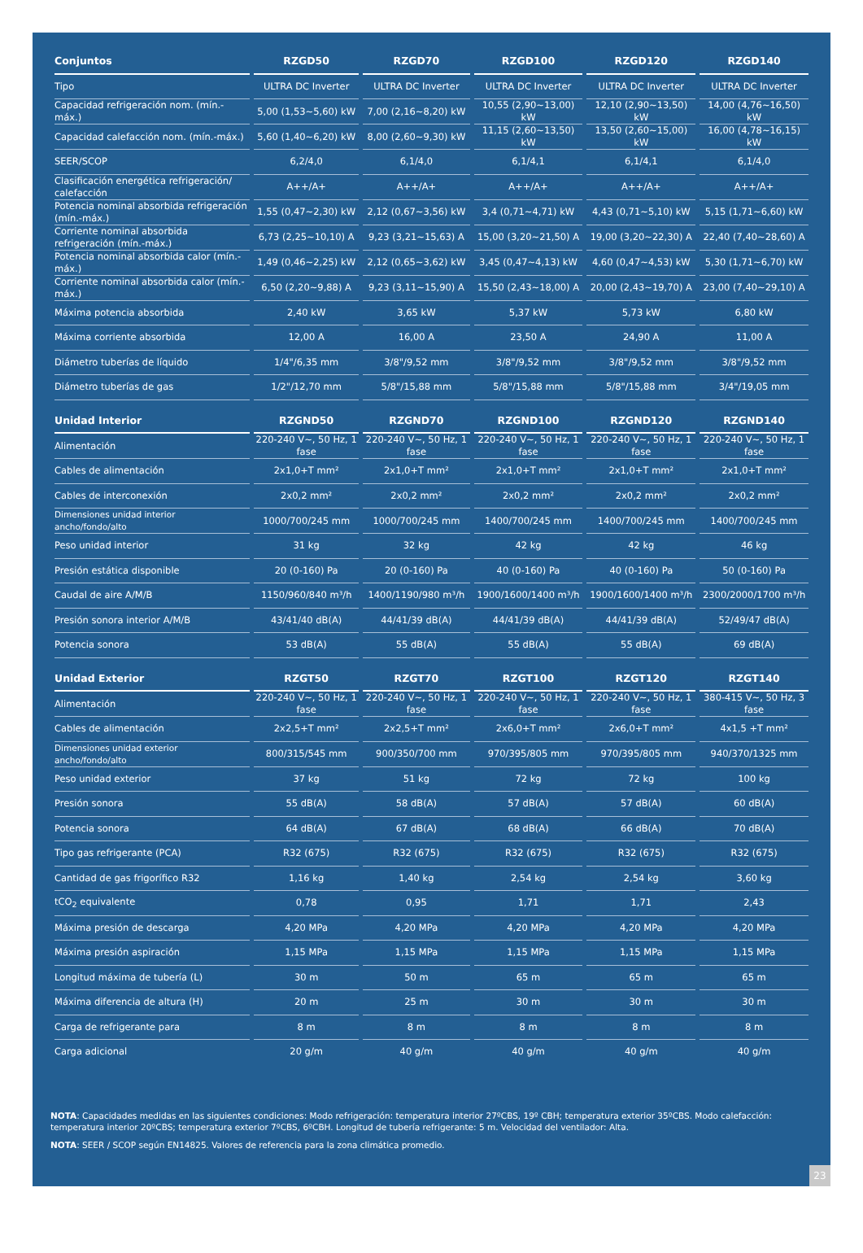| Conjuntos | RZGD50 | RZGD70 | RZGD100 | RZGD120 | RZGD140 |
| --- | --- | --- | --- | --- | --- |
| Tipo | ULTRA DC Inverter | ULTRA DC Inverter | ULTRA DC Inverter | ULTRA DC Inverter | ULTRA DC Inverter |
| Capacidad refrigeración nom. (mín.-máx.) | 5,00 (1,53~5,60) kW | 7,00 (2,16~8,20) kW | 10,55 (2,90~13,00) kW | 12,10 (2,90~13,50) kW | 14,00 (4,76~16,50) kW |
| Capacidad calefacción nom. (mín.-máx.) | 5,60 (1,40~6,20) kW | 8,00 (2,60~9,30) kW | 11,15 (2,60~13,50) kW | 13,50 (2,60~15,00) kW | 16,00 (4,78~16,15) kW |
| SEER/SCOP | 6,2/4,0 | 6,1/4,0 | 6,1/4,1 | 6,1/4,1 | 6,1/4,0 |
| Clasificación energética refrigeración/ calefacción | A++/A+ | A++/A+ | A++/A+ | A++/A+ | A++/A+ |
| Potencia nominal absorbida refrigeración (mín.-máx.) | 1,55 (0,47~2,30) kW | 2,12 (0,67~3,56) kW | 3,4 (0,71~4,71) kW | 4,43 (0,71~5,10) kW | 5,15 (1,71~6,60) kW |
| Corriente nominal absorbida refrigeración (mín.-máx.) | 6,73 (2,25~10,10) A | 9,23 (3,21~15,63) A | 15,00 (3,20~21,50) A | 19,00 (3,20~22,30) A | 22,40 (7,40~28,60) A |
| Potencia nominal absorbida calor (mín.-máx.) | 1,49 (0,46~2,25) kW | 2,12 (0,65~3,62) kW | 3,45 (0,47~4,13) kW | 4,60 (0,47~4,53) kW | 5,30 (1,71~6,70) kW |
| Corriente nominal absorbida calor (mín.-máx.) | 6,50 (2,20~9,88) A | 9,23 (3,11~15,90) A | 15,50 (2,43~18,00) A | 20,00 (2,43~19,70) A | 23,00 (7,40~29,10) A |
| Máxima potencia absorbida | 2,40 kW | 3,65 kW | 5,37 kW | 5,73 kW | 6,80 kW |
| Máxima corriente absorbida | 12,00 A | 16,00 A | 23,50 A | 24,90 A | 11,00 A |
| Diámetro tuberías de líquido | 1/4"/6,35 mm | 3/8"/9,52 mm | 3/8"/9,52 mm | 3/8"/9,52 mm | 3/8"/9,52 mm |
| Diámetro tuberías de gas | 1/2"/12,70 mm | 5/8"/15,88 mm | 5/8"/15,88 mm | 5/8"/15,88 mm | 3/4"/19,05 mm |
| Unidad Interior | RZGND50 | RZGND70 | RZGND100 | RZGND120 | RZGND140 |
| Alimentación | 220-240 V~, 50 Hz, 1 fase | 220-240 V~, 50 Hz, 1 fase | 220-240 V~, 50 Hz, 1 fase | 220-240 V~, 50 Hz, 1 fase | 220-240 V~, 50 Hz, 1 fase |
| Cables de alimentación | 2x1,0+T mm² | 2x1,0+T mm² | 2x1,0+T mm² | 2x1,0+T mm² | 2x1,0+T mm² |
| Cables de interconexión | 2x0,2 mm² | 2x0,2 mm² | 2x0,2 mm² | 2x0,2 mm² | 2x0,2 mm² |
| Dimensiones unidad interior ancho/fondo/alto | 1000/700/245 mm | 1000/700/245 mm | 1400/700/245 mm | 1400/700/245 mm | 1400/700/245 mm |
| Peso unidad interior | 31 kg | 32 kg | 42 kg | 42 kg | 46 kg |
| Presión estática disponible | 20 (0-160) Pa | 20 (0-160) Pa | 40 (0-160) Pa | 40 (0-160) Pa | 50 (0-160) Pa |
| Caudal de aire A/M/B | 1150/960/840 m³/h | 1400/1190/980 m³/h | 1900/1600/1400 m³/h | 1900/1600/1400 m³/h | 2300/2000/1700 m³/h |
| Presión sonora interior A/M/B | 43/41/40 dB(A) | 44/41/39 dB(A) | 44/41/39 dB(A) | 44/41/39 dB(A) | 52/49/47 dB(A) |
| Potencia sonora | 53 dB(A) | 55 dB(A) | 55 dB(A) | 55 dB(A) | 69 dB(A) |
| Unidad Exterior | RZGT50 | RZGT70 | RZGT100 | RZGT120 | RZGT140 |
| Alimentación | 220-240 V~, 50 Hz, 1 fase | 220-240 V~, 50 Hz, 1 fase | 220-240 V~, 50 Hz, 1 fase | 220-240 V~, 50 Hz, 1 fase | 380-415 V~, 50 Hz, 3 fase |
| Cables de alimentación | 2x2,5+T mm² | 2x2,5+T mm² | 2x6,0+T mm² | 2x6,0+T mm² | 4x1,5 +T mm² |
| Dimensiones unidad exterior ancho/fondo/alto | 800/315/545 mm | 900/350/700 mm | 970/395/805 mm | 970/395/805 mm | 940/370/1325 mm |
| Peso unidad exterior | 37 kg | 51 kg | 72 kg | 72 kg | 100 kg |
| Presión sonora | 55 dB(A) | 58 dB(A) | 57 dB(A) | 57 dB(A) | 60 dB(A) |
| Potencia sonora | 64 dB(A) | 67 dB(A) | 68 dB(A) | 66 dB(A) | 70 dB(A) |
| Tipo gas refrigerante (PCA) | R32 (675) | R32 (675) | R32 (675) | R32 (675) | R32 (675) |
| Cantidad de gas frigorífico R32 | 1,16 kg | 1,40 kg | 2,54 kg | 2,54 kg | 3,60 kg |
| tCO<sub>2</sub> equivalente | 0,78 | 0,95 | 1,71 | 1,71 | 2,43 |
| Máxima presión de descarga | 4,20 MPa | 4,20 MPa | 4,20 MPa | 4,20 MPa | 4,20 MPa |
| Máxima presión aspiración | 1,15 MPa | 1,15 MPa | 1,15 MPa | 1,15 MPa | 1,15 MPa |
| Longitud máxima de tubería (L) | 30 m | 50 m | 65 m | 65 m | 65 m |
| Máxima diferencia de altura (H) | 20 m | 25 m | 30 m | 30 m | 30 m |
| Carga de refrigerante para | 8 m | 8 m | 8 m | 8 m | 8 m |
| Carga adicional | 20 g/m | 40 g/m | 40 g/m | 40 g/m | 40 g/m |
NOTA: Capacidades medidas en las siguientes condiciones: Modo refrigeración: temperatura interior 27ºCBS, 19º CBH; temperatura exterior 35ºCBS. Modo calefacción: temperatura interior 20ºCBS; temperatura exterior 7ºCBS, 6ºCBH. Longitud de tubería refrigerante: 5 m. Velocidad del ventilador: Alta.
NOTA: SEER / SCOP según EN14825. Valores de referencia para la zona climática promedio.
23